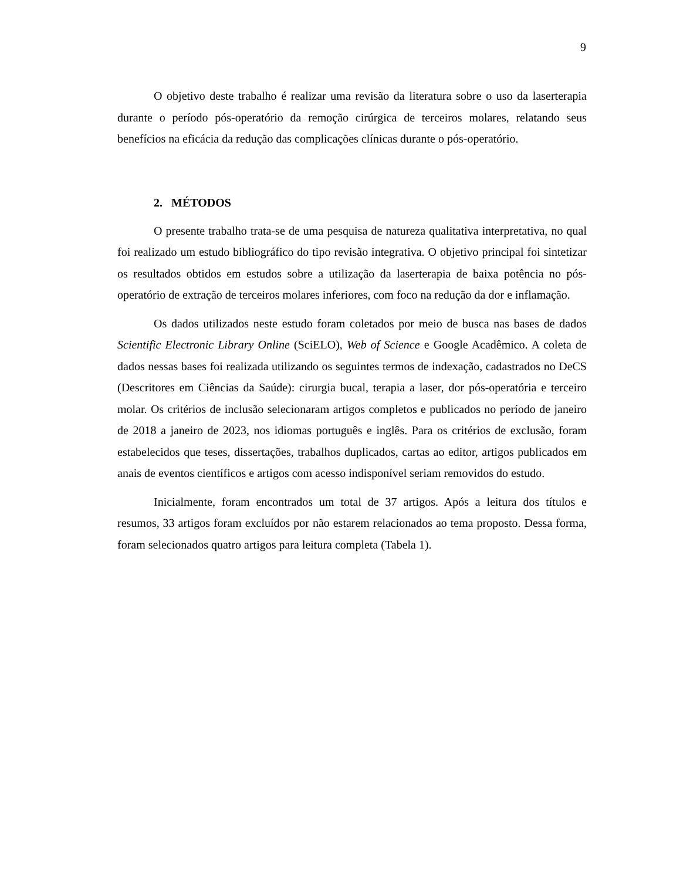9
O objetivo deste trabalho é realizar uma revisão da literatura sobre o uso da laserterapia durante o período pós-operatório da remoção cirúrgica de terceiros molares, relatando seus benefícios na eficácia da redução das complicações clínicas durante o pós-operatório.
2. MÉTODOS
O presente trabalho trata-se de uma pesquisa de natureza qualitativa interpretativa, no qual foi realizado um estudo bibliográfico do tipo revisão integrativa. O objetivo principal foi sintetizar os resultados obtidos em estudos sobre a utilização da laserterapia de baixa potência no pós-operatório de extração de terceiros molares inferiores, com foco na redução da dor e inflamação.
Os dados utilizados neste estudo foram coletados por meio de busca nas bases de dados Scientific Electronic Library Online (SciELO), Web of Science e Google Acadêmico. A coleta de dados nessas bases foi realizada utilizando os seguintes termos de indexação, cadastrados no DeCS (Descritores em Ciências da Saúde): cirurgia bucal, terapia a laser, dor pós-operatória e terceiro molar. Os critérios de inclusão selecionaram artigos completos e publicados no período de janeiro de 2018 a janeiro de 2023, nos idiomas português e inglês. Para os critérios de exclusão, foram estabelecidos que teses, dissertações, trabalhos duplicados, cartas ao editor, artigos publicados em anais de eventos científicos e artigos com acesso indisponível seriam removidos do estudo.
Inicialmente, foram encontrados um total de 37 artigos. Após a leitura dos títulos e resumos, 33 artigos foram excluídos por não estarem relacionados ao tema proposto. Dessa forma, foram selecionados quatro artigos para leitura completa (Tabela 1).